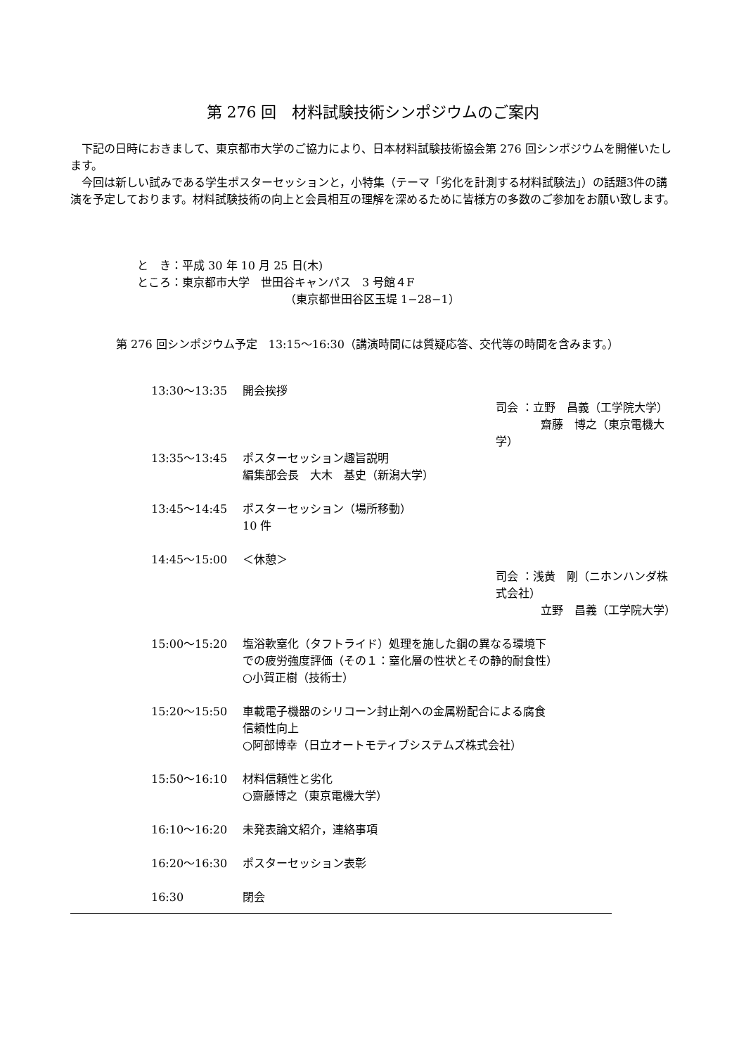第 276 回　材料試験技術シンポジウムのご案内
　下記の日時におきまして、東京都市大学のご協力により、日本材料試験技術協会第 276 回シンポジウムを開催いたします。
　今回は新しい試みである学生ポスターセッションと，小特集（テーマ「劣化を計測する材料試験法」）の話題3件の講演を予定しております。材料試験技術の向上と会員相互の理解を深めるために皆様方の多数のご参加をお願い致します。
と　き：平成 30 年 10 月 25 日(木)
ところ：東京都市大学　世田谷キャンパス　3 号館４F
（東京都世田谷区玉堤 1−28−1）
第 276 回シンポジウム予定　13:15〜16:30（講演時間には質疑応答、交代等の時間を含みます。）
13:30〜13:35 開会挨拶
司会 ：立野　昌義（工学院大学）
　　　　齋藤　博之（東京電機大学）
13:35〜13:45 ポスターセッション趣旨説明
編集部会長　大木　基史（新潟大学）
13:45〜14:45 ポスターセッション（場所移動）
10 件
14:45〜15:00 ＜休憩＞
司会 ：浅黄　剛（ニホンハンダ株式会社）
　　　　立野　昌義（工学院大学）
15:00〜15:20 塩浴軟窒化（タフトライド）処理を施した鋼の異なる環境下
での疲労強度評価（その１：窒化層の性状とその静的耐食性）
○小賀正樹（技術士）
15:20〜15:50 車載電子機器のシリコーン封止剤への金属粉配合による腐食
信頼性向上
○阿部博幸（日立オートモティブシステムズ株式会社）
15:50〜16:10 材料信頼性と劣化
○齋藤博之（東京電機大学）
16:10〜16:20 未発表論文紹介，連絡事項
16:20〜16:30 ポスターセッション表彰
16:30 閉会